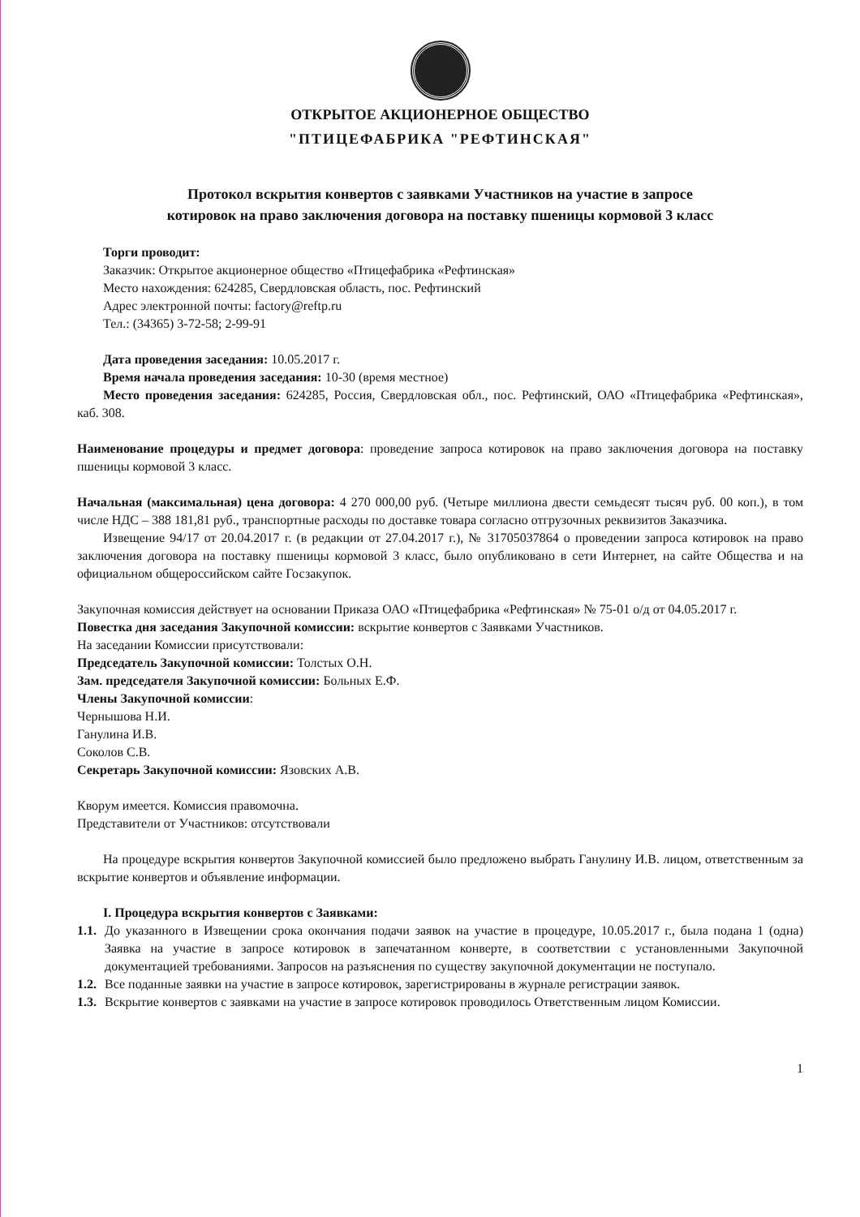ОТКРЫТОЕ АКЦИОНЕРНОЕ ОБЩЕСТВО
"ПТИЦЕФАБРИКА "РЕФТИНСКАЯ"
Протокол вскрытия конвертов с заявками Участников на участие в запросе
котировок на право заключения договора на поставку пшеницы кормовой 3 класс
Торги проводит:
Заказчик: Открытое акционерное общество «Птицефабрика «Рефтинская»
Место нахождения: 624285, Свердловская область, пос. Рефтинский
Адрес электронной почты: factory@reftp.ru
Тел.: (34365) 3-72-58; 2-99-91
Дата проведения заседания: 10.05.2017 г.
Время начала проведения заседания: 10-30 (время местное)
Место проведения заседания: 624285, Россия, Свердловская обл., пос. Рефтинский, ОАО «Птицефабрика «Рефтинская», каб. 308.
Наименование процедуры и предмет договора: проведение запроса котировок на право заключения договора на поставку пшеницы кормовой 3 класс.
Начальная (максимальная) цена договора: 4 270 000,00 руб. (Четыре миллиона двести семьдесят тысяч руб. 00 коп.), в том числе НДС – 388 181,81 руб., транспортные расходы по доставке товара согласно отгрузочных реквизитов Заказчика.
Извещение 94/17 от 20.04.2017 г. (в редакции от 27.04.2017 г.), № 31705037864 о проведении запроса котировок на право заключения договора на поставку пшеницы кормовой 3 класс, было опубликовано в сети Интернет, на сайте Общества и на официальном общероссийском сайте Госзакупок.
Закупочная комиссия действует на основании Приказа ОАО «Птицефабрика «Рефтинская» № 75-01 о/д от 04.05.2017 г.
Повестка дня заседания Закупочной комиссии: вскрытие конвертов с Заявками Участников.
На заседании Комиссии присутствовали:
Председатель Закупочной комиссии: Толстых О.Н.
Зам. председателя Закупочной комиссии: Больных Е.Ф.
Члены Закупочной комиссии:
Чернышова Н.И.
Ганулина И.В.
Соколов С.В.
Секретарь Закупочной комиссии: Язовских А.В.
Кворум имеется. Комиссия правомочна.
Представители от Участников: отсутствовали
На процедуре вскрытия конвертов Закупочной комиссией было предложено выбрать Ганулину И.В. лицом, ответственным за вскрытие конвертов и объявление информации.
I. Процедура вскрытия конвертов с Заявками:
1.1.
До указанного в Извещении срока окончания подачи заявок на участие в процедуре, 10.05.2017 г., была подана 1 (одна) Заявка на участие в запросе котировок в запечатанном конверте, в соответствии с установленными Закупочной документацией требованиями. Запросов на разъяснения по существу закупочной документации не поступало.
1.2.
Все поданные заявки на участие в запросе котировок, зарегистрированы в журнале регистрации заявок.
1.3.
Вскрытие конвертов с заявками на участие в запросе котировок проводилось Ответственным лицом Комиссии.
1